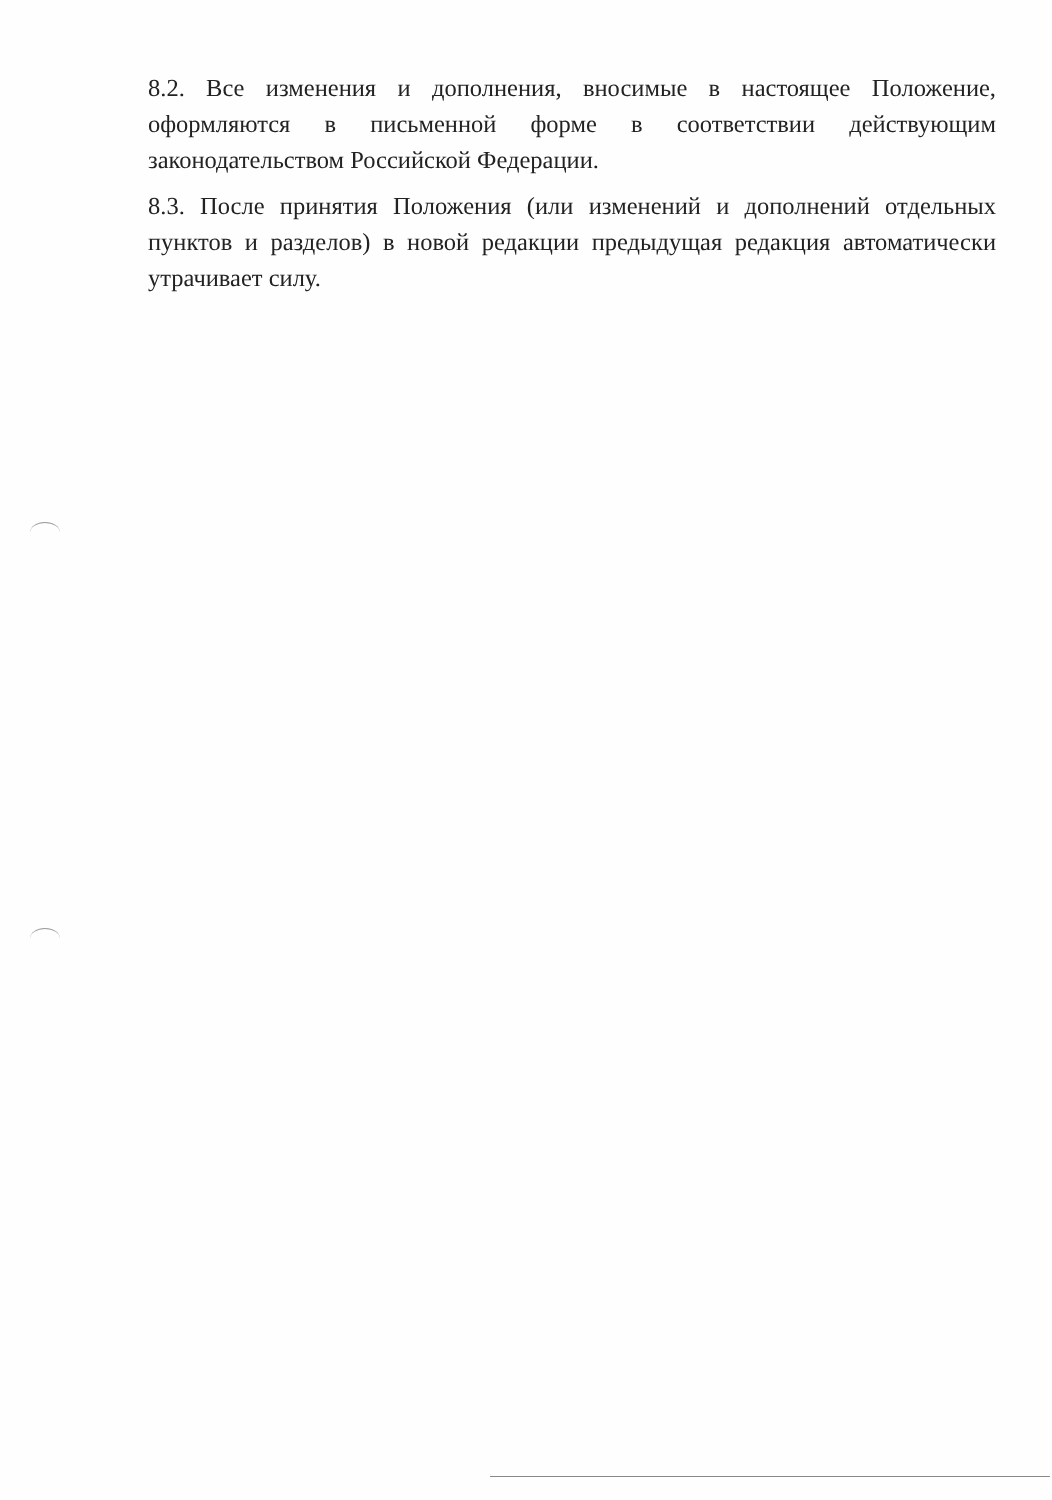8.2. Все изменения и дополнения, вносимые в настоящее Положение, оформляются в письменной форме в соответствии действующим законодательством Российской Федерации.
8.3. После принятия Положения (или изменений и дополнений отдельных пунктов и разделов) в новой редакции предыдущая редакция автоматически утрачивает силу.